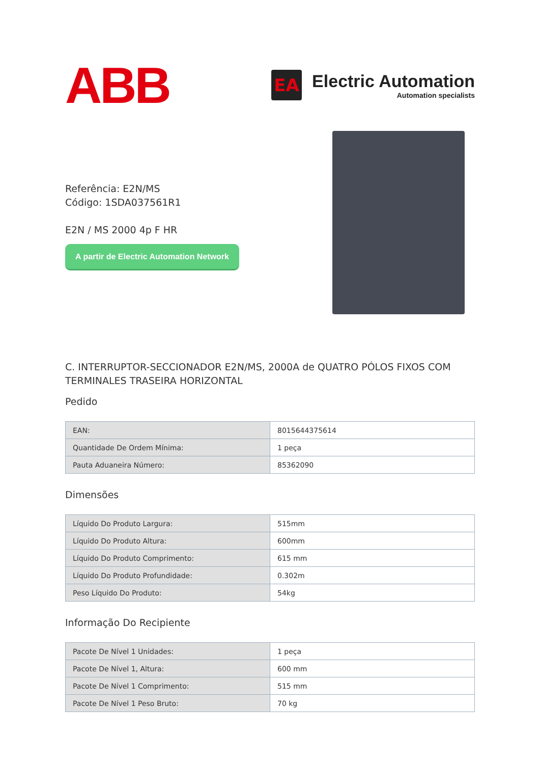ABB
EA
Electric Automation
Automation specialists
Referência: E2N/MS
Código: 1SDA037561R1
E2N / MS 2000 4p F HR
A partir de Electric Automation Network
C. INTERRUPTOR-SECCIONADOR E2N/MS, 2000A de QUATRO PÓLOS FIXOS COM TERMINALES TRASEIRA HORIZONTAL
Pedido
| EAN: | 8015644375614 |
| Quantidade De Ordem Mínima: | 1 peça |
| Pauta Aduaneira Número: | 85362090 |
Dimensões
| Líquido Do Produto Largura: | 515mm |
| Líquido Do Produto Altura: | 600mm |
| Líquido Do Produto Comprimento: | 615 mm |
| Líquido Do Produto Profundidade: | 0.302m |
| Peso Líquido Do Produto: | 54kg |
Informação Do Recipiente
| Pacote De Nível 1 Unidades: | 1 peça |
| Pacote De Nível 1, Altura: | 600 mm |
| Pacote De Nível 1 Comprimento: | 515 mm |
| Pacote De Nível 1 Peso Bruto: | 70 kg |